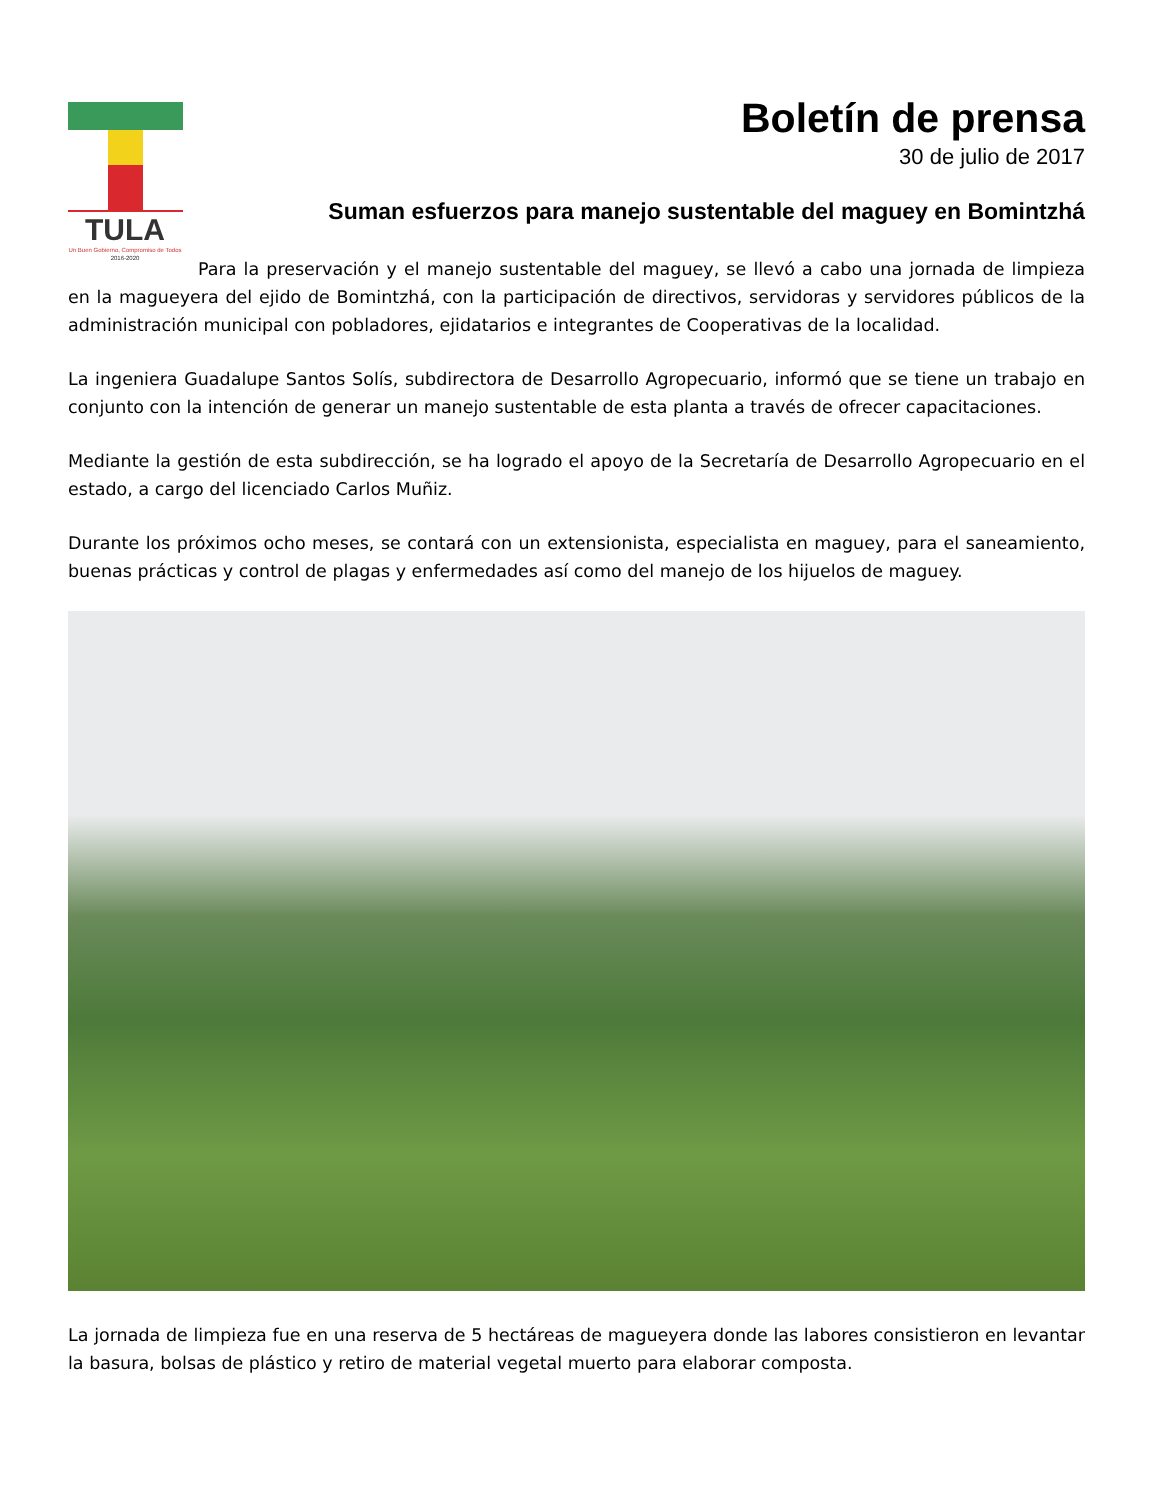TULA
Un Buen Gobierno, Compromiso de Todos
2016-2020
Boletín de prensa
30 de julio de 2017
Suman esfuerzos para manejo sustentable del maguey en Bomintzhá
Para la preservación y el manejo sustentable del maguey, se llevó a cabo una jornada de limpieza en la magueyera del ejido de Bomintzhá, con la participación de directivos, servidoras y servidores públicos de la administración municipal con pobladores, ejidatarios e integrantes de Cooperativas de la localidad.
La ingeniera Guadalupe Santos Solís, subdirectora de Desarrollo Agropecuario, informó que se tiene un trabajo en conjunto con la intención de generar un manejo sustentable de esta planta a través de ofrecer capacitaciones.
Mediante la gestión de esta subdirección, se ha logrado el apoyo de la Secretaría de Desarrollo Agropecuario en el estado, a cargo del licenciado Carlos Muñiz.
Durante los próximos ocho meses, se contará con un extensionista, especialista en maguey, para el saneamiento, buenas prácticas y control de plagas y enfermedades así como del manejo de los hijuelos de maguey.
La jornada de limpieza fue en una reserva de 5 hectáreas de magueyera donde las labores consistieron en levantar la basura, bolsas de plástico y retiro de material vegetal muerto para elaborar composta.